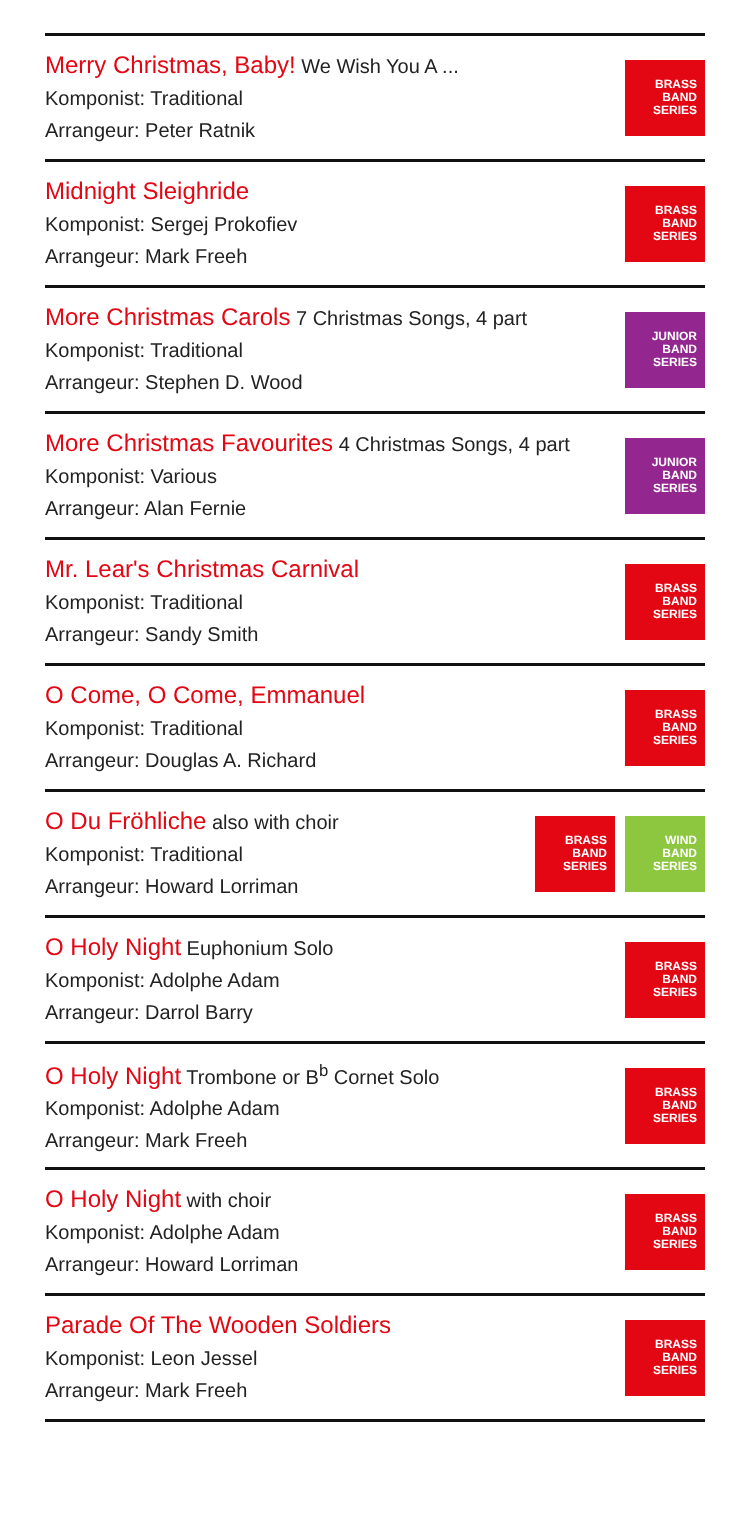Merry Christmas, Baby! We Wish You A ...
Komponist: Traditional
Arrangeur: Peter Ratnik
BRASS
BAND
SERIES
Midnight Sleighride
Komponist: Sergej Prokofiev
Arrangeur: Mark Freeh
BRASS
BAND
SERIES
More Christmas Carols 7 Christmas Songs, 4 part
Komponist: Traditional
Arrangeur: Stephen D. Wood
JUNIOR
BAND
SERIES
More Christmas Favourites 4 Christmas Songs, 4 part
Komponist: Various
Arrangeur: Alan Fernie
JUNIOR
BAND
SERIES
Mr. Lear's Christmas Carnival
Komponist: Traditional
Arrangeur: Sandy Smith
BRASS
BAND
SERIES
O Come, O Come, Emmanuel
Komponist: Traditional
Arrangeur: Douglas A. Richard
BRASS
BAND
SERIES
O Du Fröhliche also with choir
Komponist: Traditional
Arrangeur: Howard Lorriman
BRASS
BAND
SERIES
WIND
BAND
SERIES
O Holy Night Euphonium Solo
Komponist: Adolphe Adam
Arrangeur: Darrol Barry
BRASS
BAND
SERIES
O Holy Night Trombone or B<sup>b</sup> Cornet Solo
Komponist: Adolphe Adam
Arrangeur: Mark Freeh
BRASS
BAND
SERIES
O Holy Night with choir
Komponist: Adolphe Adam
Arrangeur: Howard Lorriman
BRASS
BAND
SERIES
Parade Of The Wooden Soldiers
Komponist: Leon Jessel
Arrangeur: Mark Freeh
BRASS
BAND
SERIES